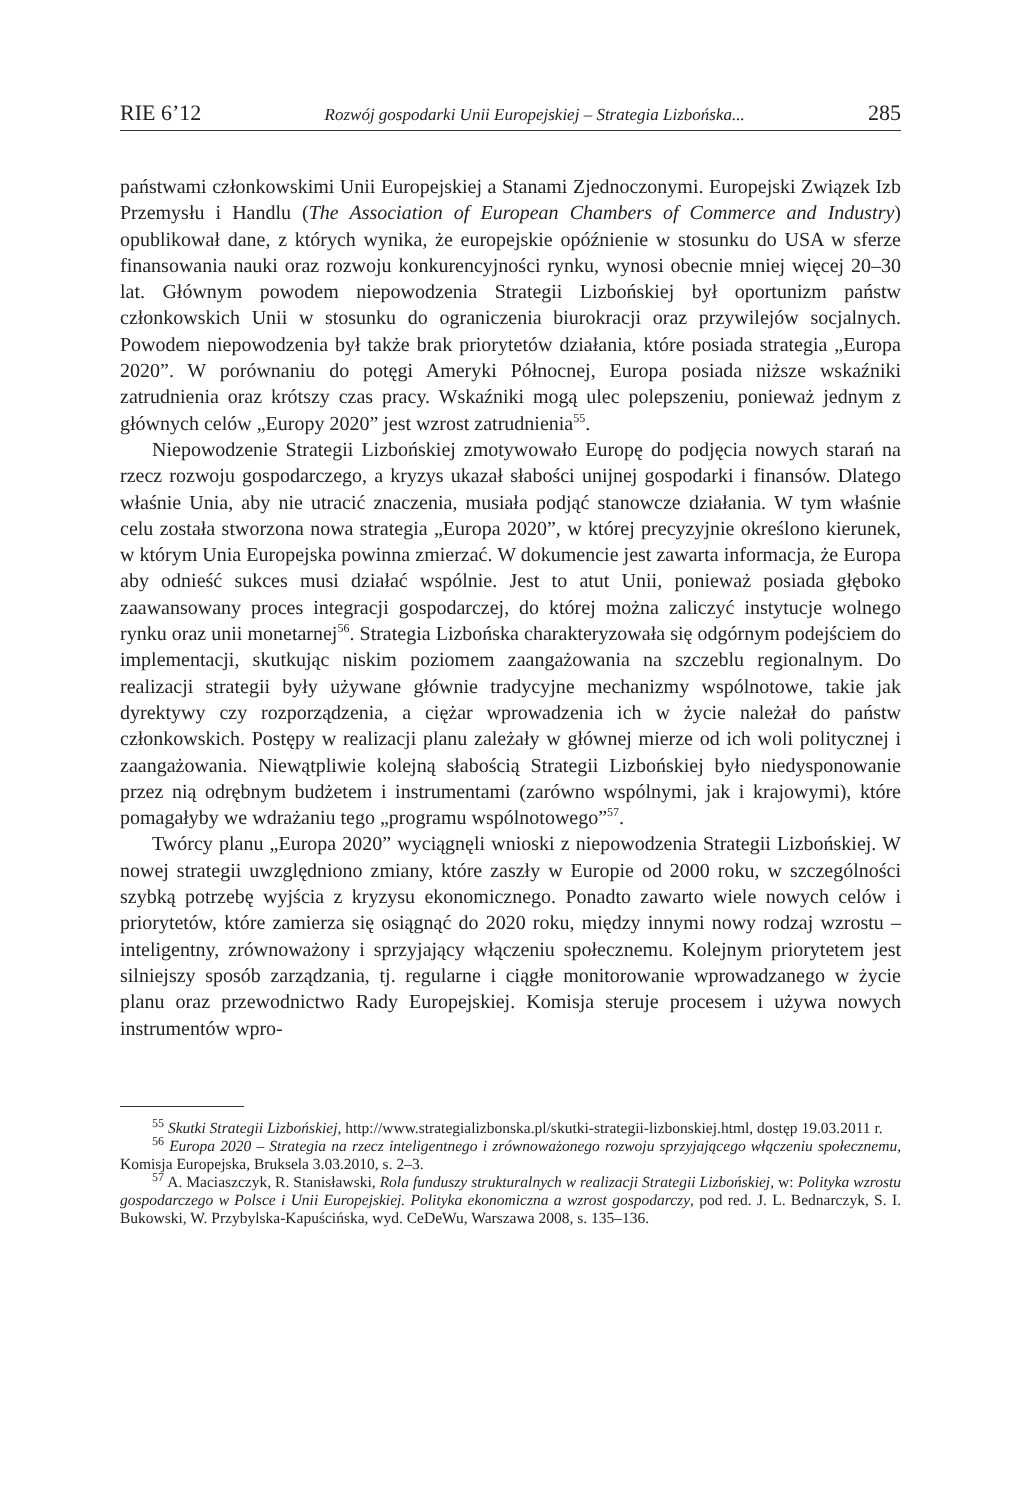RIE 6’12 Rozwój gospodarki Unii Europejskiej – Strategia Lizbońska... 285
państwami członkowskimi Unii Europejskiej a Stanami Zjednoczonymi. Europejski Związek Izb Przemysłu i Handlu (The Association of European Chambers of Commerce and Industry) opublikował dane, z których wynika, że europejskie opóźnienie w stosunku do USA w sferze finansowania nauki oraz rozwoju konkurencyjności rynku, wynosi obecnie mniej więcej 20–30 lat. Głównym powodem niepowodzenia Strategii Lizbońskiej był oportunizm państw członkowskich Unii w stosunku do ograniczenia biurokracji oraz przywilejów socjalnych. Powodem niepowodzenia był także brak priorytetów działania, które posiada strategia „Europa 2020”. W porównaniu do potęgi Ameryki Północnej, Europa posiada niższe wskaźniki zatrudnienia oraz krótszy czas pracy. Wskaźniki mogą ulec polepszeniu, ponieważ jednym z głównych celów „Europy 2020” jest wzrost zatrudnienia<sup>55</sup>.
Niepowodzenie Strategii Lizbońskiej zmotywowało Europę do podjęcia nowych starań na rzecz rozwoju gospodarczego, a kryzys ukazał słabości unijnej gospodarki i finansów. Dlatego właśnie Unia, aby nie utracić znaczenia, musiała podjąć stanowcze działania. W tym właśnie celu została stworzona nowa strategia „Europa 2020”, w której precyzyjnie określono kierunek, w którym Unia Europejska powinna zmierzać. W dokumencie jest zawarta informacja, że Europa aby odnieść sukces musi działać wspólnie. Jest to atut Unii, ponieważ posiada głęboko zaawansowany proces integracji gospodarczej, do której można zaliczyć instytucje wolnego rynku oraz unii monetarnej<sup>56</sup>. Strategia Lizbońska charakteryzowała się odgórnym podejściem do implementacji, skutkując niskim poziomem zaangażowania na szczeblu regionalnym. Do realizacji strategii były używane głównie tradycyjne mechanizmy wspólnotowe, takie jak dyrektywy czy rozporządzenia, a ciężar wprowadzenia ich w życie należał do państw członkowskich. Postępy w realizacji planu zależały w głównej mierze od ich woli politycznej i zaangażowania. Niewątpliwie kolejną słabością Strategii Lizbońskiej było niedysponowanie przez nią odrębnym budżetem i instrumentami (zarówno wspólnymi, jak i krajowymi), które pomagałyby we wdrażaniu tego „programu wspólnotowego”<sup>57</sup>.
Twórcy planu „Europa 2020” wyciągnęli wnioski z niepowodzenia Strategii Lizbońskiej. W nowej strategii uwzględniono zmiany, które zaszły w Europie od 2000 roku, w szczególności szybką potrzebę wyjścia z kryzysu ekonomicznego. Ponadto zawarto wiele nowych celów i priorytetów, które zamierza się osiągnąć do 2020 roku, między innymi nowy rodzaj wzrostu – inteligentny, zrównoważony i sprzyjający włączeniu społecznemu. Kolejnym priorytetem jest silniejszy sposób zarządzania, tj. regularne i ciągłe monitorowanie wprowadzanego w życie planu oraz przewodnictwo Rady Europejskiej. Komisja steruje procesem i używa nowych instrumentów wpro-
<sup>55</sup> Skutki Strategii Lizbońskiej, http://www.strategializbonska.pl/skutki-strategii-lizbonskiej.html, dostęp 19.03.2011 r.
<sup>56</sup> Europa 2020 – Strategia na rzecz inteligentnego i zrównoważonego rozwoju sprzyjającego włączeniu społecznemu, Komisja Europejska, Bruksela 3.03.2010, s. 2–3.
<sup>57</sup> A. Maciaszczyk, R. Stanisławski, Rola funduszy strukturalnych w realizacji Strategii Lizbońskiej, w: Polityka wzrostu gospodarczego w Polsce i Unii Europejskiej. Polityka ekonomiczna a wzrost gospodarczy, pod red. J. L. Bednarczyk, S. I. Bukowski, W. Przybylska-Kapuścińska, wyd. CeDeWu, Warszawa 2008, s. 135–136.